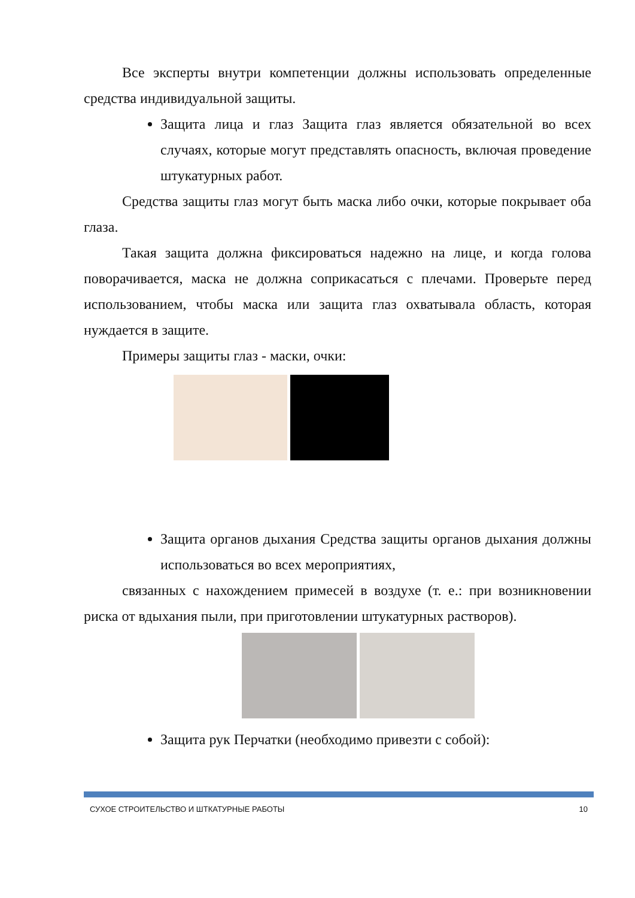Все эксперты внутри компетенции должны использовать определенные средства индивидуальной защиты.
Защита лица и глаз Защита глаз является обязательной во всех случаях, которые могут представлять опасность, включая проведение штукатурных работ.
Средства защиты глаз могут быть маска либо очки, которые покрывает оба глаза.
Такая защита должна фиксироваться надежно на лице, и когда голова поворачивается, маска не должна соприкасаться с плечами. Проверьте перед использованием, чтобы маска или защита глаз охватывала область, которая нуждается в защите.
Примеры защиты глаз - маски, очки:
Защита органов дыхания Средства защиты органов дыхания должны использоваться во всех мероприятиях,
связанных с нахождением примесей в воздухе (т. е.: при возникновении риска от вдыхания пыли, при приготовлении штукатурных растворов).
Защита рук Перчатки (необходимо привезти с собой):
СУХОЕ СТРОИТЕЛЬСТВО И ШТКАТУРНЫЕ РАБОТЫ 10